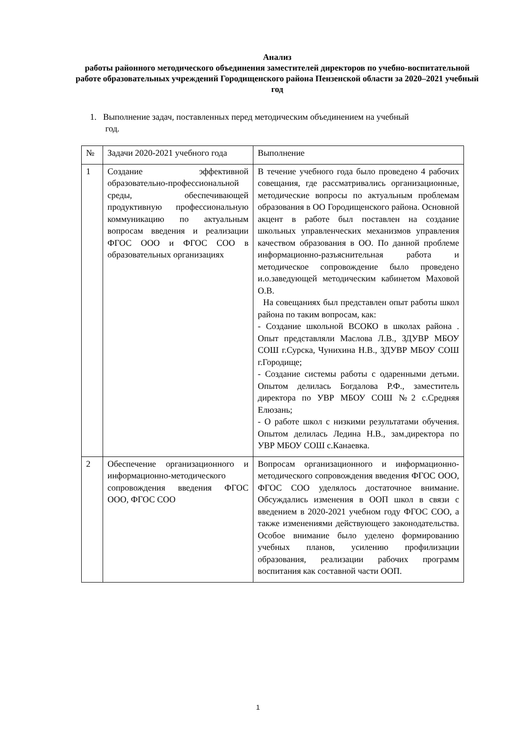Анализ
работы районного методического объединения заместителей директоров по учебно-воспитательной работе образовательных учреждений Городищенского района Пензенской области за 2020–2021 учебный год
1. Выполнение задач, поставленных перед методическим объединением на учебный
год.
| № | Задачи 2020-2021 учебного года | Выполнение |
| 1 | Создание эффективной образовательно-профессиональной среды, обеспечивающей продуктивную профессиональную коммуникацию по актуальным вопросам введения и реализации ФГОС ООО и ФГОС СОО в образовательных организациях | В течение учебного года было проведено 4 рабочих совещания, где рассматривались организационные, методические вопросы по актуальным проблемам образования в ОО Городищенского района. Основной акцент в работе был поставлен на создание школьных управленческих механизмов управления качеством образования в ОО. По данной проблеме информационно-разъяснительная работа и методическое сопровождение было проведено и.о.заведующей методическим кабинетом Маховой О.В. На совещаниях был представлен опыт работы школ района по таким вопросам, как: - Создание школьной ВСОКО в школах района . Опыт представляли Маслова Л.В., ЗДУВР МБОУ СОШ г.Сурска, Чунихина Н.В., ЗДУВР МБОУ СОШ г.Городище; - Создание системы работы с одаренными детьми. Опытом делилась Богдалова Р.Ф., заместитель директора по УВР МБОУ СОШ №2 с.Средняя Елюзань; - О работе школ с низкими результатами обучения. Опытом делилась Ледина Н.В., зам.директора по УВР МБОУ СОШ с.Канаевка. |
| 2 | Обеспечение организационного и информационно-методического сопровождения введения ФГОС ООО, ФГОС СОО | Вопросам организационного и информационно-методического сопровождения введения ФГОС ООО, ФГОС СОО уделялось достаточное внимание. Обсуждались изменения в ООП школ в связи с введением в 2020-2021 учебном году ФГОС СОО, а также изменениями действующего законодательства. Особое внимание было уделено формированию учебных планов, усилению профилизации образования, реализации рабочих программ воспитания как составной части ООП. |
1